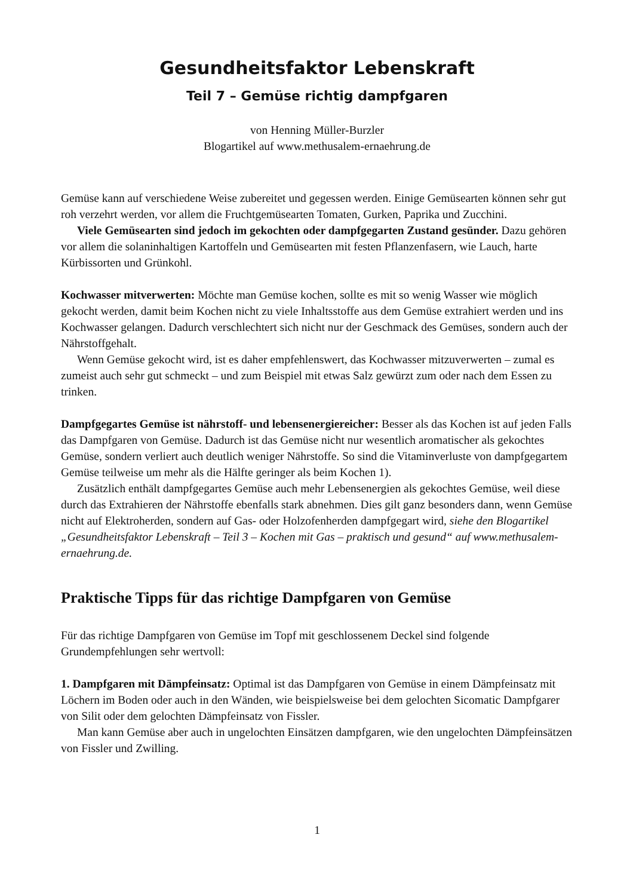Gesundheitsfaktor Lebenskraft
Teil 7 – Gemüse richtig dampfgaren
von Henning Müller-Burzler
Blogartikel auf www.methusalem-ernaehrung.de
Gemüse kann auf verschiedene Weise zubereitet und gegessen werden. Einige Gemüsearten können sehr gut roh verzehrt werden, vor allem die Fruchtgemüsearten Tomaten, Gurken, Paprika und Zucchini.
Viele Gemüsearten sind jedoch im gekochten oder dampfgegarten Zustand gesünder. Dazu gehören vor allem die solaninhaltigen Kartoffeln und Gemüsearten mit festen Pflanzenfasern, wie Lauch, harte Kürbissorten und Grünkohl.
Kochwasser mitverwerten: Möchte man Gemüse kochen, sollte es mit so wenig Wasser wie möglich gekocht werden, damit beim Kochen nicht zu viele Inhaltsstoffe aus dem Gemüse extrahiert werden und ins Kochwasser gelangen. Dadurch verschlechtert sich nicht nur der Geschmack des Gemüses, sondern auch der Nährstoffgehalt.
Wenn Gemüse gekocht wird, ist es daher empfehlenswert, das Kochwasser mitzuverwerten – zumal es zumeist auch sehr gut schmeckt – und zum Beispiel mit etwas Salz gewürzt zum oder nach dem Essen zu trinken.
Dampfgegartes Gemüse ist nährstoff- und lebensenergiereicher: Besser als das Kochen ist auf jeden Falls das Dampfgaren von Gemüse. Dadurch ist das Gemüse nicht nur wesentlich aromatischer als gekochtes Gemüse, sondern verliert auch deutlich weniger Nährstoffe. So sind die Vitaminverluste von dampfgegartem Gemüse teilweise um mehr als die Hälfte geringer als beim Kochen 1).
Zusätzlich enthält dampfgegartes Gemüse auch mehr Lebensenergien als gekochtes Gemüse, weil diese durch das Extrahieren der Nährstoffe ebenfalls stark abnehmen. Dies gilt ganz besonders dann, wenn Gemüse nicht auf Elektroherden, sondern auf Gas- oder Holzofenherden dampfgegart wird, siehe den Blogartikel „Gesundheitsfaktor Lebenskraft – Teil 3 – Kochen mit Gas – praktisch und gesund“ auf www.methusalem-ernaehrung.de.
Praktische Tipps für das richtige Dampfgaren von Gemüse
Für das richtige Dampfgaren von Gemüse im Topf mit geschlossenem Deckel sind folgende Grundempfehlungen sehr wertvoll:
1. Dampfgaren mit Dämpfeinsatz: Optimal ist das Dampfgaren von Gemüse in einem Dämpfeinsatz mit Löchern im Boden oder auch in den Wänden, wie beispielsweise bei dem gelochten Sicomatic Dampfgarer von Silit oder dem gelochten Dämpfeinsatz von Fissler.
Man kann Gemüse aber auch in ungelochten Einsätzen dampfgaren, wie den ungelochten Dämpfeinsätzen von Fissler und Zwilling.
1